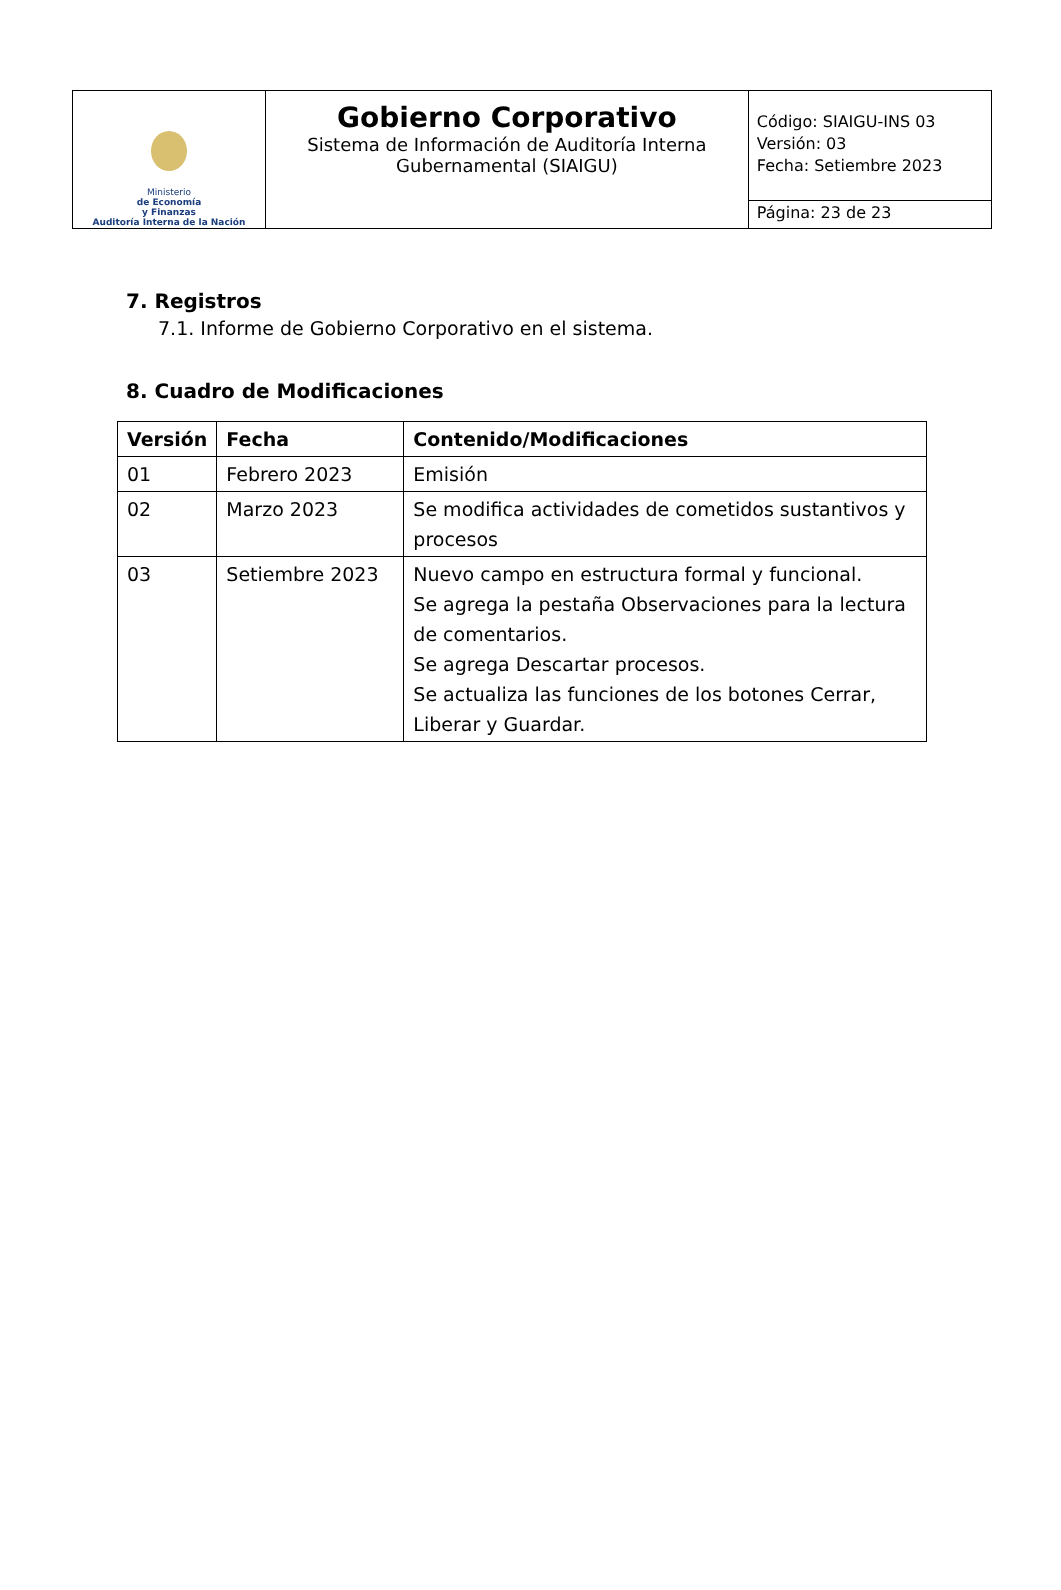| Ministerio de Economía y Finanzas Auditoría Interna de la Nación | Gobierno Corporativo Sistema de Información de Auditoría Interna Gubernamental (SIAIGU) | Código: SIAIGU-INS 03 Versión: 03 Fecha: Setiembre 2023 |
| | | Página: 23 de 23 |
7. Registros
7.1. Informe de Gobierno Corporativo en el sistema.
8. Cuadro de Modificaciones
| Versión | Fecha | Contenido/Modificaciones |
| --- | --- | --- |
| 01 | Febrero 2023 | Emisión |
| 02 | Marzo 2023 | Se modifica actividades de cometidos sustantivos y procesos |
| 03 | Setiembre 2023 | Nuevo campo en estructura formal y funcional. Se agrega la pestaña Observaciones para la lectura de comentarios. Se agrega Descartar procesos. Se actualiza las funciones de los botones Cerrar, Liberar y Guardar. |